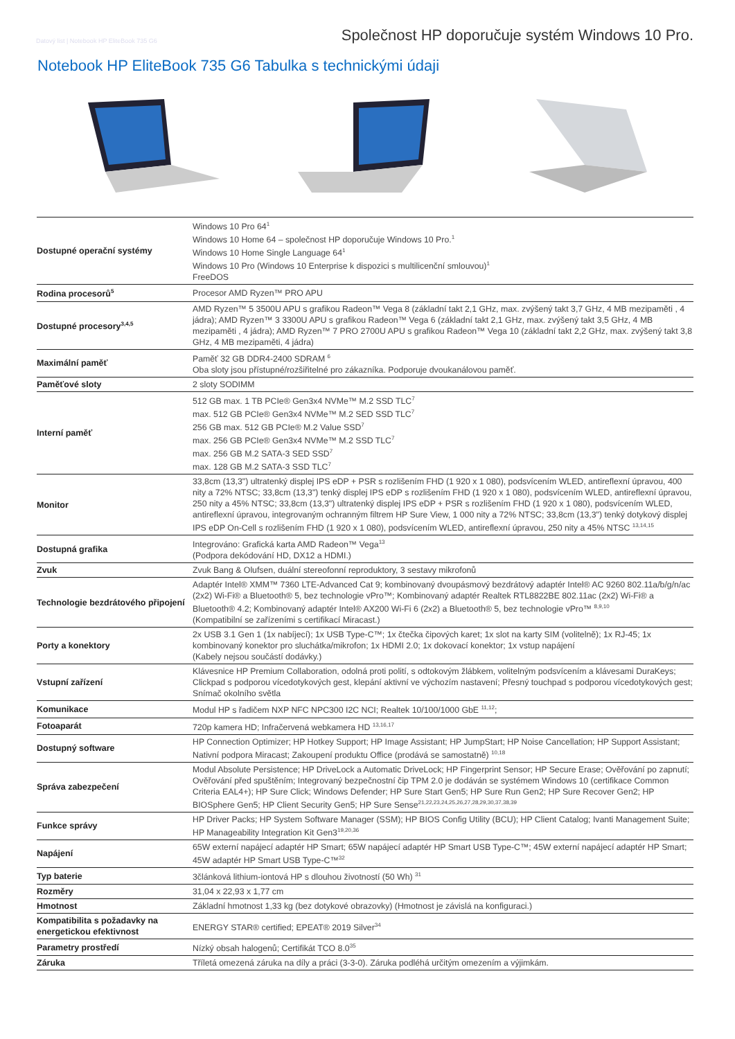Datový list | Notebook HP EliteBook 735 G6 Společnost HP doporučuje systém Windows 10 Pro.
Notebook HP EliteBook 735 G6 Tabulka s technickými údaji
| Dostupné operační systémy | Windows 10 Pro 64<sup>1</sup> Windows 10 Home 64 – společnost HP doporučuje Windows 10 Pro.<sup>1</sup> Windows 10 Home Single Language 64<sup>1</sup> Windows 10 Pro (Windows 10 Enterprise k dispozici s multilicenční smlouvou)<sup>1</sup> FreeDOS |
| Rodina procesorů<sup>5</sup> | Procesor AMD Ryzen™ PRO APU |
| Dostupné procesory<sup>3,4,5</sup> | AMD Ryzen™ 5 3500U APU s grafikou Radeon™ Vega 8 (základní takt 2,1 GHz, max. zvýšený takt 3,7 GHz, 4 MB mezipaměti , 4 jádra); AMD Ryzen™ 3 3300U APU s grafikou Radeon™ Vega 6 (základní takt 2,1 GHz, max. zvýšený takt 3,5 GHz, 4 MB mezipaměti , 4 jádra); AMD Ryzen™ 7 PRO 2700U APU s grafikou Radeon™ Vega 10 (základní takt 2,2 GHz, max. zvýšený takt 3,8 GHz, 4 MB mezipaměti, 4 jádra) |
| Maximální paměť | Paměť 32 GB DDR4-2400 SDRAM <sup>6</sup> Oba sloty jsou přístupné/rozšiřitelné pro zákazníka. Podporuje dvoukanálovou paměť. |
| Paměťové sloty | 2 sloty SODIMM |
| Interní paměť | 512 GB max. 1 TB PCIe® Gen3x4 NVMe™ M.2 SSD TLC<sup>7</sup> max. 512 GB PCIe® Gen3x4 NVMe™ M.2 SED SSD TLC<sup>7</sup> 256 GB max. 512 GB PCIe® M.2 Value SSD<sup>7</sup> max. 256 GB PCIe® Gen3x4 NVMe™ M.2 SSD TLC<sup>7</sup> max. 256 GB M.2 SATA-3 SED SSD<sup>7</sup> max. 128 GB M.2 SATA-3 SSD TLC<sup>7</sup> |
| Monitor | 33,8cm (13,3") ultratenký displej IPS eDP + PSR s rozlišením FHD (1 920 x 1 080), podsvícením WLED, antireflexní úpravou, 400 nity a 72% NTSC; 33,8cm (13,3") tenký displej IPS eDP s rozlišením FHD (1 920 x 1 080), podsvícením WLED, antireflexní úpravou, 250 nity a 45% NTSC; 33,8cm (13,3") ultratenký displej IPS eDP + PSR s rozlišením FHD (1 920 x 1 080), podsvícením WLED, antireflexní úpravou, integrovaným ochranným filtrem HP Sure View, 1 000 nity a 72% NTSC; 33,8cm (13,3") tenký dotykový displej IPS eDP On-Cell s rozlišením FHD (1 920 x 1 080), podsvícením WLED, antireflexní úpravou, 250 nity a 45% NTSC <sup>13,14,15</sup> |
| Dostupná grafika | Integrováno: Grafická karta AMD Radeon™ Vega<sup>13</sup> (Podpora dekódování HD, DX12 a HDMI.) |
| Zvuk | Zvuk Bang & Olufsen, duální stereofonní reproduktory, 3 sestavy mikrofonů |
| Technologie bezdrátového připojení | Adaptér Intel® XMM™ 7360 LTE-Advanced Cat 9; kombinovaný dvoupásmový bezdrátový adaptér Intel® AC 9260 802.11a/b/g/n/ac (2x2) Wi-Fi® a Bluetooth® 5, bez technologie vPro™; Kombinovaný adaptér Realtek RTL8822BE 802.11ac (2x2) Wi-Fi® a Bluetooth® 4.2; Kombinovaný adaptér Intel® AX200 Wi-Fi 6 (2x2) a Bluetooth® 5, bez technologie vPro™ <sup>8,9,10</sup> (Kompatibilní se zařízeními s certifikací Miracast.) |
| Porty a konektory | 2x USB 3.1 Gen 1 (1x nabíjecí); 1x USB Type-C™; 1x čtečka čipových karet; 1x slot na karty SIM (volitelně); 1x RJ-45; 1x kombinovaný konektor pro sluchátka/mikrofon; 1x HDMI 2.0; 1x dokovací konektor; 1x vstup napájení (Kabely nejsou součástí dodávky.) |
| Vstupní zařízení | Klávesnice HP Premium Collaboration, odolná proti polití, s odtokovým žlábkem, volitelným podsvícením a klávesami DuraKeys; Clickpad s podporou vícedotykových gest, klepání aktivní ve výchozím nastavení; Přesný touchpad s podporou vícedotykových gest; Snímač okolního světla |
| Komunikace | Modul HP s řadičem NXP NFC NPC300 I2C NCI; Realtek 10/100/1000 GbE <sup>11,12</sup>; |
| Fotoaparát | 720p kamera HD; Infračervená webkamera HD <sup>13,16,17</sup> |
| Dostupný software | HP Connection Optimizer; HP Hotkey Support; HP Image Assistant; HP JumpStart; HP Noise Cancellation; HP Support Assistant; Nativní podpora Miracast; Zakoupení produktu Office (prodává se samostatně) <sup>10,18</sup> |
| Správa zabezpečení | Modul Absolute Persistence; HP DriveLock a Automatic DriveLock; HP Fingerprint Sensor; HP Secure Erase; Ověřování po zapnutí; Ověřování před spuštěním; Integrovaný bezpečnostní čip TPM 2.0 je dodáván se systémem Windows 10 (certifikace Common Criteria EAL4+); HP Sure Click; Windows Defender; HP Sure Start Gen5; HP Sure Run Gen2; HP Sure Recover Gen2; HP BIOSphere Gen5; HP Client Security Gen5; HP Sure Sense<sup>21,22,23,24,25,26,27,28,29,30,37,38,39</sup> |
| Funkce správy | HP Driver Packs; HP System Software Manager (SSM); HP BIOS Config Utility (BCU); HP Client Catalog; Ivanti Management Suite; HP Manageability Integration Kit Gen3<sup>19,20,36</sup> |
| Napájení | 65W externí napájecí adaptér HP Smart; 65W napájecí adaptér HP Smart USB Type-C™; 45W externí napájecí adaptér HP Smart; 45W adaptér HP Smart USB Type-C™<sup>32</sup> |
| Typ baterie | 3článková lithium-iontová HP s dlouhou životností (50 Wh) <sup>31</sup> |
| Rozměry | 31,04 x 22,93 x 1,77 cm |
| Hmotnost | Základní hmotnost 1,33 kg (bez dotykové obrazovky) (Hmotnost je závislá na konfiguraci.) |
| Kompatibilita s požadavky na energetickou efektivnost | ENERGY STAR® certified; EPEAT® 2019 Silver<sup>34</sup> |
| Parametry prostředí | Nízký obsah halogenů; Certifikát TCO 8.0<sup>35</sup> |
| Záruka | Tříletá omezená záruka na díly a práci (3-3-0). Záruka podléhá určitým omezením a výjimkám. |